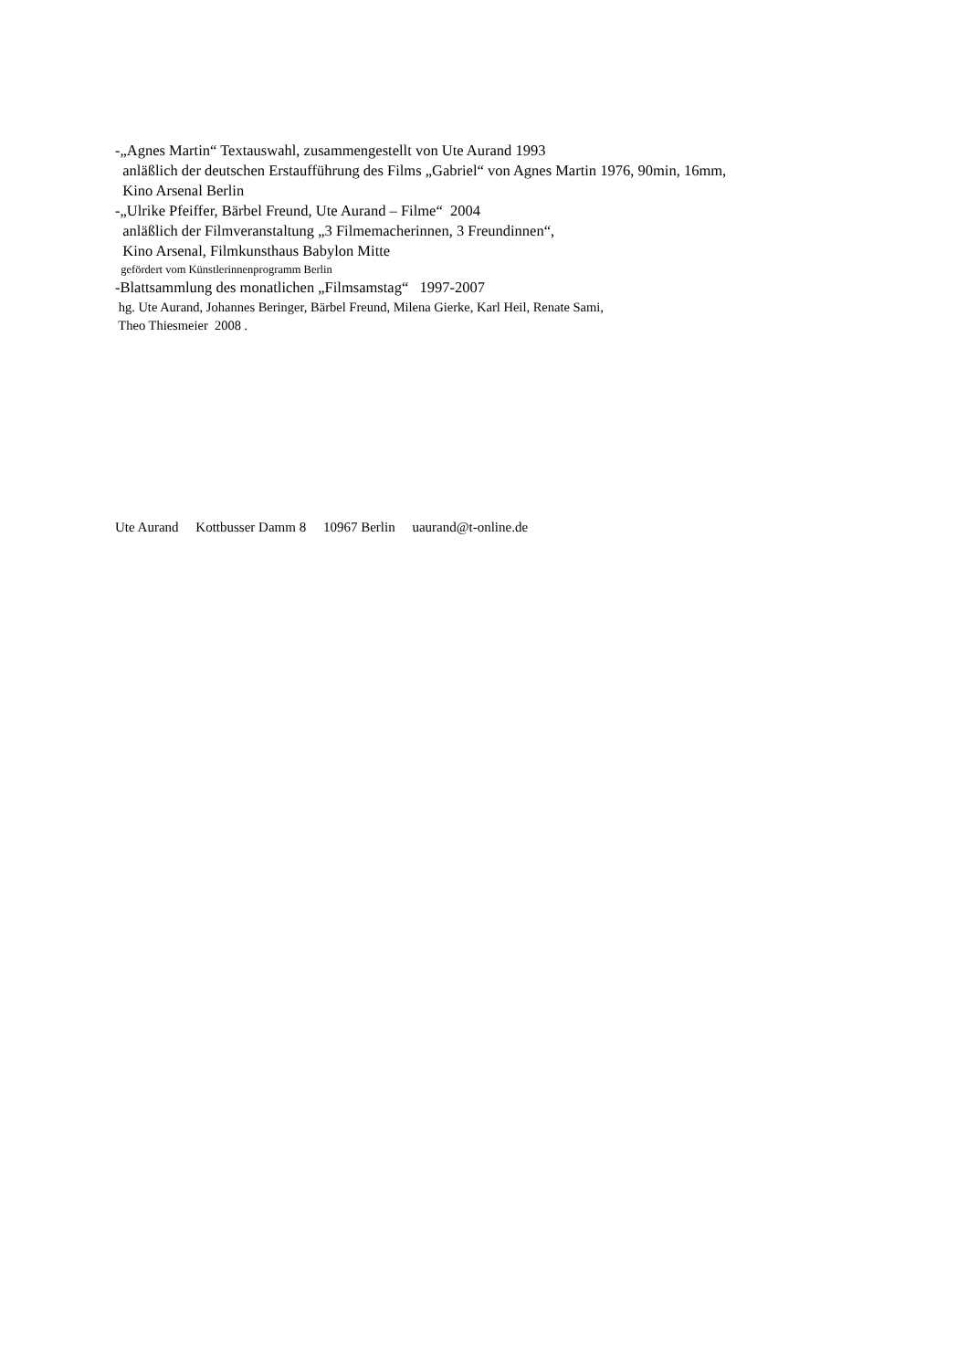-„Agnes Martin“ Textauswahl, zusammengestellt von Ute Aurand 1993
anläßlich der deutschen Erstaufführung des Films „Gabriel“ von Agnes Martin 1976, 90min, 16mm,
Kino Arsenal Berlin
-„Ulrike Pfeiffer, Bärbel Freund, Ute Aurand – Filme“ 2004
anläßlich der Filmveranstaltung „3 Filmemacherinnen, 3 Freundinnen“,
Kino Arsenal, Filmkunsthaus Babylon Mitte
gefördert vom Künstlerinnenprogramm Berlin
-Blattsammlung des monatlichen „Filmsamstag“ 1997-2007
hg. Ute Aurand, Johannes Beringer, Bärbel Freund, Milena Gierke, Karl Heil, Renate Sami,
Theo Thiesmeier 2008 .
Ute Aurand Kottbusser Damm 8 10967 Berlin uaurand@t-online.de